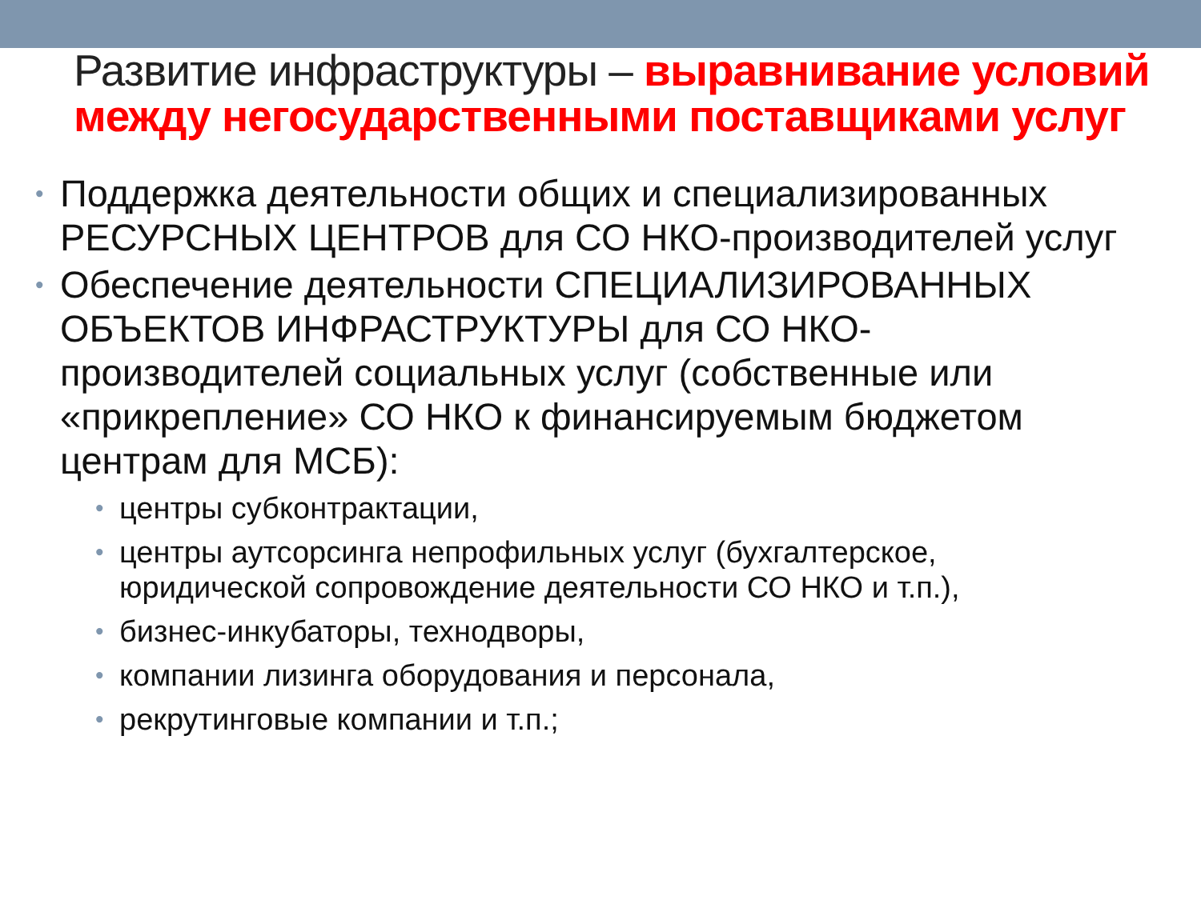Развитие инфраструктуры – выравнивание условий между негосударственными поставщиками услуг
• Поддержка деятельности общих и специализированных РЕСУРСНЫХ ЦЕНТРОВ для СО НКО-производителей услуг
• Обеспечение деятельности СПЕЦИАЛИЗИРОВАННЫХ ОБЪЕКТОВ ИНФРАСТРУКТУРЫ для СО НКО-производителей социальных услуг (собственные или «прикрепление» СО НКО к финансируемым бюджетом центрам для МСБ):
• центры субконтрактации,
• центры аутсорсинга непрофильных услуг (бухгалтерское, юридической сопровождение деятельности СО НКО и т.п.),
• бизнес-инкубаторы, технодворы,
• компании лизинга оборудования и персонала,
• рекрутинговые компании и т.п.;